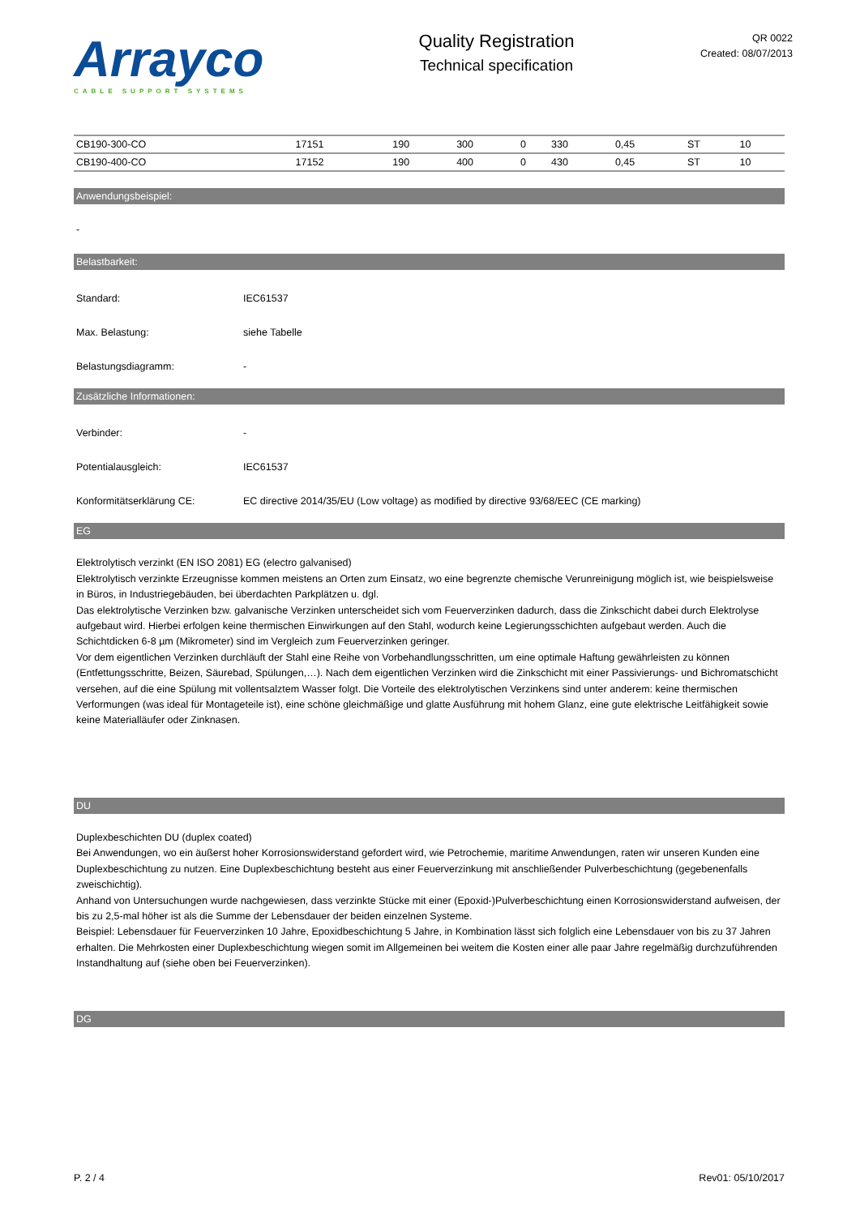Arrayco
CABLE SUPPORT SYSTEMS
Quality Registration
Technical specification
QR 0022
Created: 08/07/2013
| CB190-300-CO | 17151 | 190 | 300 | 0 | 330 | 0,45 | ST | 10 |
| CB190-400-CO | 17152 | 190 | 400 | 0 | 430 | 0,45 | ST | 10 |
Anwendungsbeispiel:
-
Belastbarkeit:
Standard: IEC61537
Max. Belastung: siehe Tabelle
Belastungsdiagramm: -
Zusätzliche Informationen:
Verbinder: -
Potentialausgleich: IEC61537
Konformitätserklärung CE: EC directive 2014/35/EU (Low voltage) as modified by directive 93/68/EEC (CE marking)
EG
Elektrolytisch verzinkt (EN ISO 2081) EG (electro galvanised)
Elektrolytisch verzinkte Erzeugnisse kommen meistens an Orten zum Einsatz, wo eine begrenzte chemische Verunreinigung möglich ist, wie beispielsweise in Büros, in Industriegebäuden, bei überdachten Parkplätzen u. dgl.
Das elektrolytische Verzinken bzw. galvanische Verzinken unterscheidet sich vom Feuerverzinken dadurch, dass die Zinkschicht dabei durch Elektrolyse aufgebaut wird. Hierbei erfolgen keine thermischen Einwirkungen auf den Stahl, wodurch keine Legierungsschichten aufgebaut werden. Auch die Schichtdicken 6-8 µm (Mikrometer) sind im Vergleich zum Feuerverzinken geringer.
Vor dem eigentlichen Verzinken durchläuft der Stahl eine Reihe von Vorbehandlungsschritten, um eine optimale Haftung gewährleisten zu können (Entfettungsschritte, Beizen, Säurebad, Spülungen,…). Nach dem eigentlichen Verzinken wird die Zinkschicht mit einer Passivierungs- und Bichromatschicht versehen, auf die eine Spülung mit vollentsalztem Wasser folgt. Die Vorteile des elektrolytischen Verzinkens sind unter anderem: keine thermischen Verformungen (was ideal für Montageteile ist), eine schöne gleichmäßige und glatte Ausführung mit hohem Glanz, eine gute elektrische Leitfähigkeit sowie keine Materialläufer oder Zinknasen.
DU
Duplexbeschichten DU (duplex coated)
Bei Anwendungen, wo ein äußerst hoher Korrosionswiderstand gefordert wird, wie Petrochemie, maritime Anwendungen, raten wir unseren Kunden eine Duplexbeschichtung zu nutzen. Eine Duplexbeschichtung besteht aus einer Feuerverzinkung mit anschließender Pulverbeschichtung (gegebenenfalls zweischichtig).
Anhand von Untersuchungen wurde nachgewiesen, dass verzinkte Stücke mit einer (Epoxid-)Pulverbeschichtung einen Korrosionswiderstand aufweisen, der bis zu 2,5-mal höher ist als die Summe der Lebensdauer der beiden einzelnen Systeme.
Beispiel: Lebensdauer für Feuerverzinken 10 Jahre, Epoxidbeschichtung 5 Jahre, in Kombination lässt sich folglich eine Lebensdauer von bis zu 37 Jahren erhalten. Die Mehrkosten einer Duplexbeschichtung wiegen somit im Allgemeinen bei weitem die Kosten einer alle paar Jahre regelmäßig durchzuführenden Instandhaltung auf (siehe oben bei Feuerverzinken).
DG
P. 2 / 4 Rev01: 05/10/2017